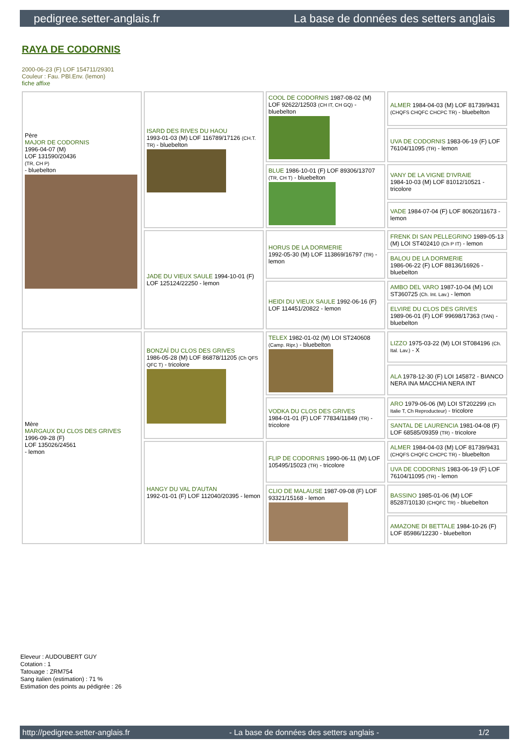pedigree.setter-anglais.fr La base de données des setters anglais
RAYA DE CODORNIS
2000-06-23 (F) LOF 154711/29301
Couleur : Fau. PBl.Env. (lemon)
fiche affixe
| Père MAJOR DE CODORNIS 1996-04-07 (M) LOF 131590/20436 (TR, CH P) - bluebelton | ISARD DES RIVES DU HAOU 1993-01-03 (M) LOF 116789/17126 (CH.T. TR) - bluebelton | COOL DE CODORNIS 1987-08-02 (M) LOF 92622/12503 (CH IT, CH GQ) - bluebelton | ALMER 1984-04-03 (M) LOF 81739/9431 (CHQFS CHQFC CHCPC TR) - bluebelton |
| | | | UVA DE CODORNIS 1983-06-19 (F) LOF 76104/11095 (TR) - lemon |
| | | BLUE 1986-10-01 (F) LOF 89306/13707 (TR, CH T) - bluebelton | VANY DE LA VIGNE D'IVRAIE 1984-10-03 (M) LOF 81012/10521 - tricolore |
| | | | VADE 1984-07-04 (F) LOF 80620/11673 - lemon |
| | JADE DU VIEUX SAULE 1994-10-01 (F) LOF 125124/22250 - lemon | HORUS DE LA DORMERIE 1992-05-30 (M) LOF 113869/16797 (TR) - lemon | FRENK DI SAN PELLEGRINO 1989-05-13 (M) LOI ST402410 (Ch P IT) - lemon |
| | | | BALOU DE LA DORMERIE 1986-06-22 (F) LOF 88136/16926 - bluebelton |
| | | HEIDI DU VIEUX SAULE 1992-06-16 (F) LOF 114451/20822 - lemon | AMBO DEL VARO 1987-10-04 (M) LOI ST360725 (Ch. Int. Lav.) - lemon |
| | | | ELVIRE DU CLOS DES GRIVES 1989-06-01 (F) LOF 99698/17363 (TAN) - bluebelton |
| Mère MARGAUX DU CLOS DES GRIVES 1996-09-28 (F) LOF 135026/24561 - lemon | BONZAÏ DU CLOS DES GRIVES 1986-05-28 (M) LOF 86878/11205 (Ch QFS QFC T) - tricolore | TELEX 1982-01-02 (M) LOI ST240608 (Camp. Ripr.) - bluebelton | LIZZO 1975-03-22 (M) LOI ST084196 (Ch. Ital. Lav.) - X |
| | | | ALA 1978-12-30 (F) LOI 145872 - BIANCO NERA INA MACCHIA NERA INT |
| | | VODKA DU CLOS DES GRIVES 1984-01-01 (F) LOF 77834/11849 (TR) - tricolore | ARO 1979-06-06 (M) LOI ST202299 (Ch Italie T, Ch Reproducteur) - tricolore |
| | | | SANTAL DE LAURENCIA 1981-04-08 (F) LOF 68585/09359 (TR) - tricolore |
| | HANGY DU VAL D'AUTAN 1992-01-01 (F) LOF 112040/20395 - lemon | FLIP DE CODORNIS 1990-06-11 (M) LOF 105495/15023 (TR) - tricolore | ALMER 1984-04-03 (M) LOF 81739/9431 (CHQFS CHQFC CHCPC TR) - bluebelton |
| | | | UVA DE CODORNIS 1983-06-19 (F) LOF 76104/11095 (TR) - lemon |
| | | CLIO DE MALAUSE 1987-09-08 (F) LOF 93321/15168 - lemon | BASSINO 1985-01-06 (M) LOF 85287/10130 (CHQFC TR) - bluebelton |
| | | | AMAZONE DI BETTALE 1984-10-26 (F) LOF 85986/12230 - bluebelton |
Eleveur : AUDOUBERT GUY
Cotation : 1
Tatouage : ZRM754
Sang italien (estimation) : 71 %
Estimation des points au pédigrée : 26
http://pedigree.setter-anglais.fr - La base de données des setters anglais - 1/2